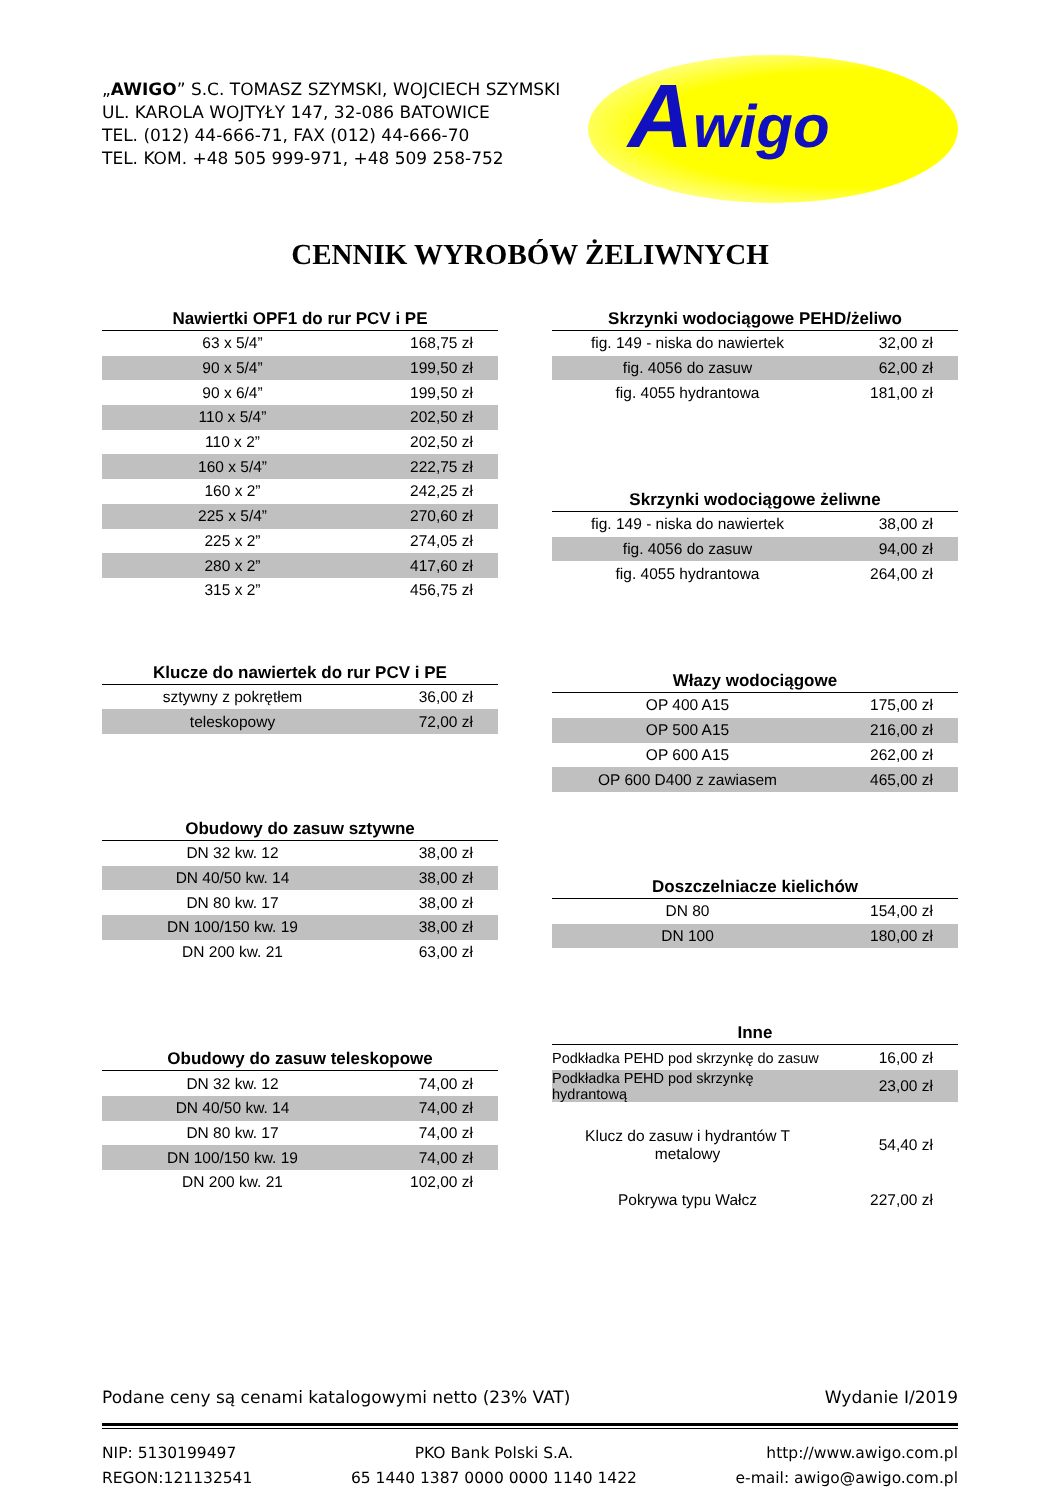„AWIGO” S.C. TOMASZ SZYMSKI, WOJCIECH SZYMSKI
UL. KAROLA WOJTYŁY 147, 32-086 BATOWICE
TEL. (012) 44-666-71, FAX (012) 44-666-70
TEL. KOM. +48 505 999-971, +48 509 258-752
Awigo
CENNIK WYROBÓW ŻELIWNYCH
| Nawiertki OPF1 do rur PCV i PE | |
| --- | --- |
| 63 x 5/4” | 168,75 zł |
| 90 x 5/4” | 199,50 zł |
| 90 x 6/4” | 199,50 zł |
| 110 x 5/4” | 202,50 zł |
| 110 x 2” | 202,50 zł |
| 160 x 5/4” | 222,75 zł |
| 160 x 2” | 242,25 zł |
| 225 x 5/4” | 270,60 zł |
| 225 x 2” | 274,05 zł |
| 280 x 2” | 417,60 zł |
| 315 x 2” | 456,75 zł |
| Klucze do nawiertek do rur PCV i PE | |
| --- | --- |
| sztywny z pokrętłem | 36,00 zł |
| teleskopowy | 72,00 zł |
| Obudowy do zasuw sztywne | |
| --- | --- |
| DN 32 kw. 12 | 38,00 zł |
| DN 40/50 kw. 14 | 38,00 zł |
| DN 80 kw. 17 | 38,00 zł |
| DN 100/150 kw. 19 | 38,00 zł |
| DN 200 kw. 21 | 63,00 zł |
| Obudowy do zasuw teleskopowe | |
| --- | --- |
| DN 32 kw. 12 | 74,00 zł |
| DN 40/50 kw. 14 | 74,00 zł |
| DN 80 kw. 17 | 74,00 zł |
| DN 100/150 kw. 19 | 74,00 zł |
| DN 200 kw. 21 | 102,00 zł |
| Skrzynki wodociągowe PEHD/żeliwo | |
| --- | --- |
| fig. 149 - niska do nawiertek | 32,00 zł |
| fig. 4056 do zasuw | 62,00 zł |
| fig. 4055 hydrantowa | 181,00 zł |
| Skrzynki wodociągowe żeliwne | |
| --- | --- |
| fig. 149 - niska do nawiertek | 38,00 zł |
| fig. 4056 do zasuw | 94,00 zł |
| fig. 4055 hydrantowa | 264,00 zł |
| Włazy wodociągowe | |
| --- | --- |
| OP 400 A15 | 175,00 zł |
| OP 500 A15 | 216,00 zł |
| OP 600 A15 | 262,00 zł |
| OP 600 D400 z zawiasem | 465,00 zł |
| Doszczelniacze kielichów | |
| --- | --- |
| DN 80 | 154,00 zł |
| DN 100 | 180,00 zł |
| Inne | |
| --- | --- |
| Podkładka PEHD pod skrzynkę do zasuw | 16,00 zł |
| Podkładka PEHD pod skrzynkę hydrantową | 23,00 zł |
| Klucz do zasuw i hydrantów T metalowy | 54,40 zł |
| Pokrywa typu Wałcz | 227,00 zł |
Podane ceny są cenami katalogowymi netto (23% VAT) Wydanie I/2019
NIP: 5130199497
REGON:121132541
PKO Bank Polski S.A.
65 1440 1387 0000 0000 1140 1422
http://www.awigo.com.pl
e-mail: awigo@awigo.com.pl